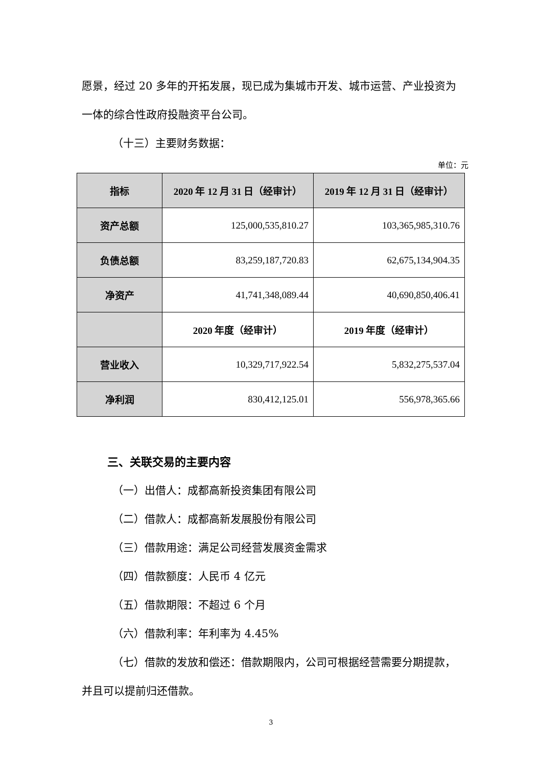愿景，经过 20 多年的开拓发展，现已成为集城市开发、城市运营、产业投资为一体的综合性政府投融资平台公司。
（十三）主要财务数据：
单位：元
| 指标 | 2020 年 12 月 31 日（经审计） | 2019 年 12 月 31 日（经审计） |
| --- | --- | --- |
| 资产总额 | 125,000,535,810.27 | 103,365,985,310.76 |
| 负债总额 | 83,259,187,720.83 | 62,675,134,904.35 |
| 净资产 | 41,741,348,089.44 | 40,690,850,406.41 |
| | 2020 年度（经审计） | 2019 年度（经审计） |
| 营业收入 | 10,329,717,922.54 | 5,832,275,537.04 |
| 净利润 | 830,412,125.01 | 556,978,365.66 |
三、关联交易的主要内容
（一）出借人：成都高新投资集团有限公司
（二）借款人：成都高新发展股份有限公司
（三）借款用途：满足公司经营发展资金需求
（四）借款额度：人民币 4 亿元
（五）借款期限：不超过 6 个月
（六）借款利率：年利率为 4.45%
（七）借款的发放和偿还：借款期限内，公司可根据经营需要分期提款，并且可以提前归还借款。
3